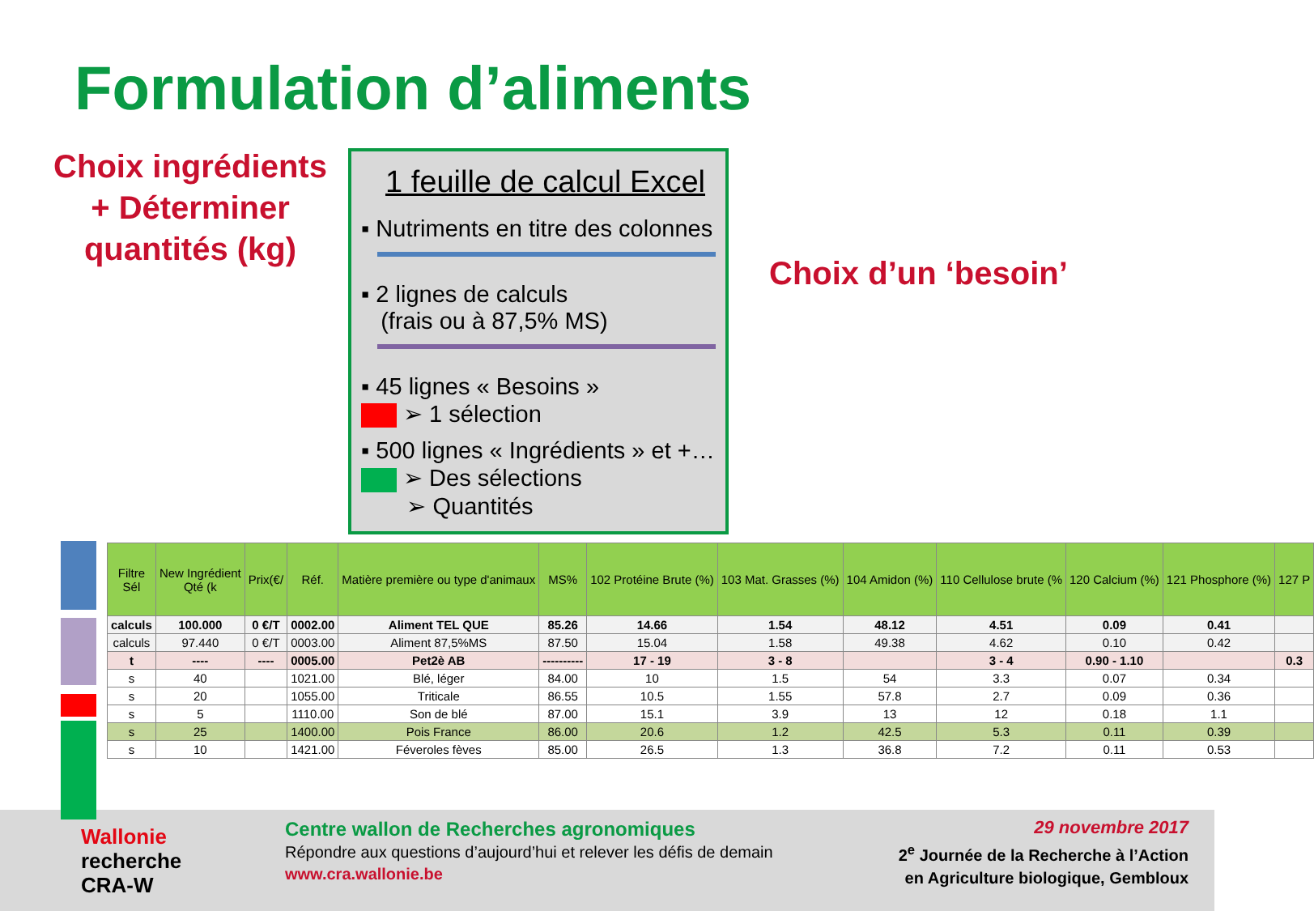Formulation d’aliments
Choix ingrédients
+ Déterminer
quantités (kg)
1 feuille de calcul Excel
▪ Nutriments en titre des colonnes
▪ 2 lignes de calculs
(frais ou à 87,5% MS)
▪ 45 lignes « Besoins »
➢ 1 sélection
▪ 500 lignes « Ingrédients » et +…
➢ Des sélections
➢ Quantités
Choix d’un ‘besoin’
| Filtre Sél | New Ingrédient Qté (k | Prix(€/ | Réf. | Matière première ou type d'animaux | MS% | 102 Protéine Brute (%) | 103 Mat. Grasses (%) | 104 Amidon (%) | 110 Cellulose brute (% | 120 Calcium (%) | 121 Phosphore (%) | 127 P |
| --- | --- | --- | --- | --- | --- | --- | --- | --- | --- | --- | --- | --- |
| calculs | 100.000 | 0 €/T | 0002.00 | Aliment TEL QUE | 85.26 | 14.66 | 1.54 | 48.12 | 4.51 | 0.09 | 0.41 | |
| calculs | 97.440 | 0 €/T | 0003.00 | Aliment 87,5%MS | 87.50 | 15.04 | 1.58 | 49.38 | 4.62 | 0.10 | 0.42 | |
| t | ---- | ---- | 0005.00 | Pet2è AB | ---------- | 17 - 19 | 3 - 8 | | 3 - 4 | 0.90 - 1.10 | | 0.3 |
| s | 40 | | 1021.00 | Blé, léger | 84.00 | 10 | 1.5 | 54 | 3.3 | 0.07 | 0.34 | |
| s | 20 | | 1055.00 | Triticale | 86.55 | 10.5 | 1.55 | 57.8 | 2.7 | 0.09 | 0.36 | |
| s | 5 | | 1110.00 | Son de blé | 87.00 | 15.1 | 3.9 | 13 | 12 | 0.18 | 1.1 | |
| s | 25 | | 1400.00 | Pois France | 86.00 | 20.6 | 1.2 | 42.5 | 5.3 | 0.11 | 0.39 | |
| s | 10 | | 1421.00 | Féveroles fèves | 85.00 | 26.5 | 1.3 | 36.8 | 7.2 | 0.11 | 0.53 | |
Wallonie
recherche
CRA-W
Centre wallon de Recherches agronomiques
Répondre aux questions d’aujourd’hui et relever les défis de demain
www.cra.wallonie.be
29 novembre 2017
2<sup>e</sup> Journée de la Recherche à l’Action
en Agriculture biologique, Gembloux